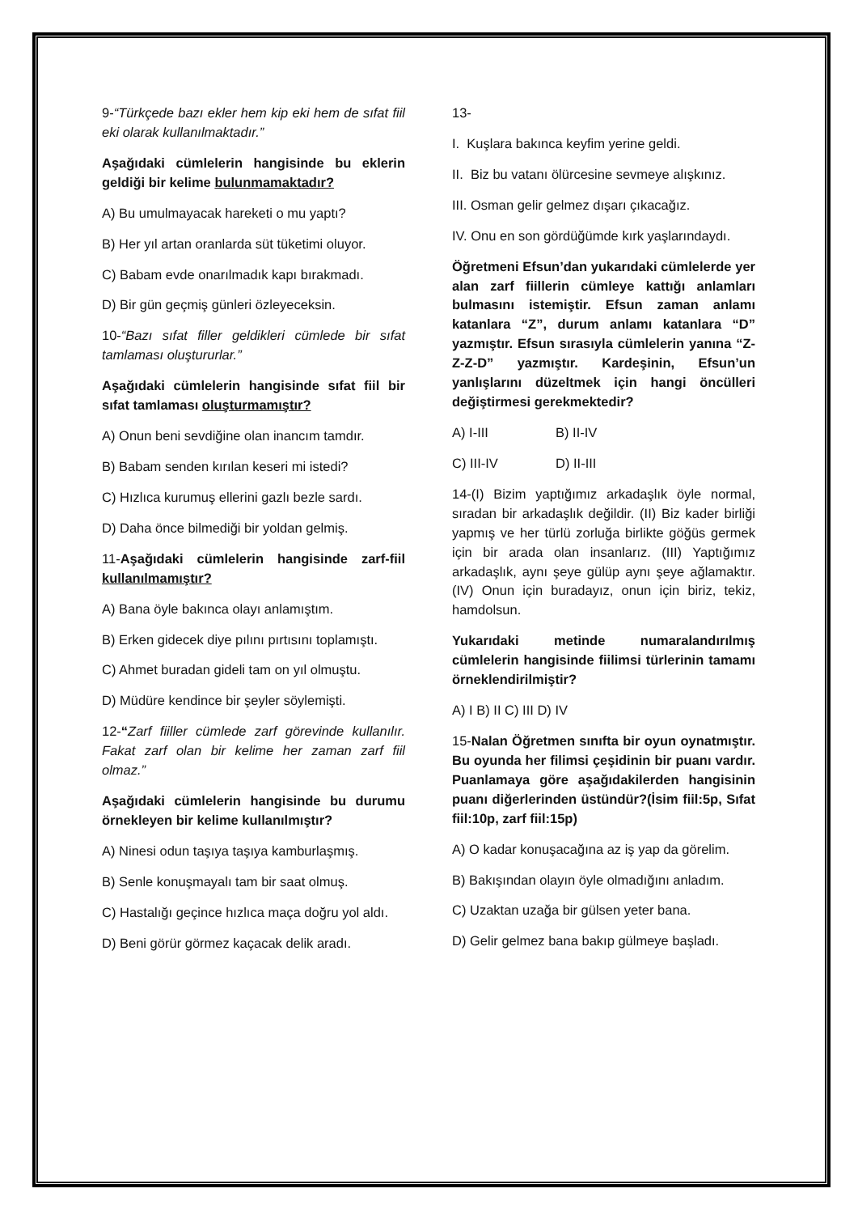9-“Türkçede bazı ekler hem kip eki hem de sıfat fiil eki olarak kullanılmaktadır.”
Aşağıdaki cümlelerin hangisinde bu eklerin geldiği bir kelime bulunmamaktadır?
A) Bu umulmayacak hareketi o mu yaptı?
B) Her yıl artan oranlarda süt tüketimi oluyor.
C) Babam evde onarılmadık kapı bırakmadı.
D) Bir gün geçmiş günleri özleyeceksin.
10-“Bazı sıfat filler geldikleri cümlede bir sıfat tamlaması oluştururlar.”
Aşağıdaki cümlelerin hangisinde sıfat fiil bir sıfat tamlaması oluşturmamıştır?
A) Onun beni sevdiğine olan inancım tamdır.
B) Babam senden kırılan keseri mi istedi?
C) Hızlıca kurumuş ellerini gazlı bezle sardı.
D) Daha önce bilmediği bir yoldan gelmiş.
11-Aşağıdaki cümlelerin hangisinde zarf-fiil kullanılmamıştır?
A) Bana öyle bakınca olayı anlamıştım.
B) Erken gidecek diye pılını pırtısını toplamıştı.
C) Ahmet buradan gideli tam on yıl olmuştu.
D) Müdüre kendince bir şeyler söylemişti.
12-“Zarf fiiller cümlede zarf görevinde kullanılır. Fakat zarf olan bir kelime her zaman zarf fiil olmaz.”
Aşağıdaki cümlelerin hangisinde bu durumu örnekleyen bir kelime kullanılmıştır?
A) Ninesi odun taşıya taşıya kamburlaşmış.
B) Senle konuşmayalı tam bir saat olmuş.
C) Hastalığı geçince hızlıca maça doğru yol aldı.
D) Beni görür görmez kaçacak delik aradı.
13-
I. Kuşlara bakınca keyfim yerine geldi.
II. Biz bu vatanı ölürcesine sevmeye alışkınız.
III. Osman gelir gelmez dışarı çıkacağız.
IV. Onu en son gördüğümde kırk yaşlarındaydı.
Öğretmeni Efsun’dan yukarıdaki cümlelerde yer alan zarf fiillerin cümleye kattığı anlamları bulmasını istemiştir. Efsun zaman anlamı katanlara “Z”, durum anlamı katanlara “D” yazmıştır. Efsun sırasıyla cümlelerin yanına “Z-Z-Z-D” yazmıştır. Kardeşinin, Efsun’un yanlışlarını düzeltmek için hangi öncülleri değiştirmesi gerekmektedir?
A) I-III B) II-IV
C) III-IV D) II-III
14-(I) Bizim yaptığımız arkadaşlık öyle normal, sıradan bir arkadaşlık değildir. (II) Biz kader birliği yapmış ve her türlü zorluğa birlikte göğüs germek için bir arada olan insanlarız. (III) Yaptığımız arkadaşlık, aynı şeye gülüp aynı şeye ağlamaktır. (IV) Onun için buradayız, onun için biriz, tekiz, hamdolsun.
Yukarıdaki metinde numaralandırılmış cümlelerin hangisinde fiilimsi türlerinin tamamı örneklendirilmiştir?
A) I B) II C) III D) IV
15-Nalan Öğretmen sınıfta bir oyun oynatmıştır. Bu oyunda her filimsi çeşidinin bir puanı vardır. Puanlamaya göre aşağıdakilerden hangisinin puanı diğerlerinden üstündür?(İsim fiil:5p, Sıfat fiil:10p, zarf fiil:15p)
A) O kadar konuşacağına az iş yap da görelim.
B) Bakışından olayın öyle olmadığını anladım.
C) Uzaktan uzağa bir gülsen yeter bana.
D) Gelir gelmez bana bakıp gülmeye başladı.